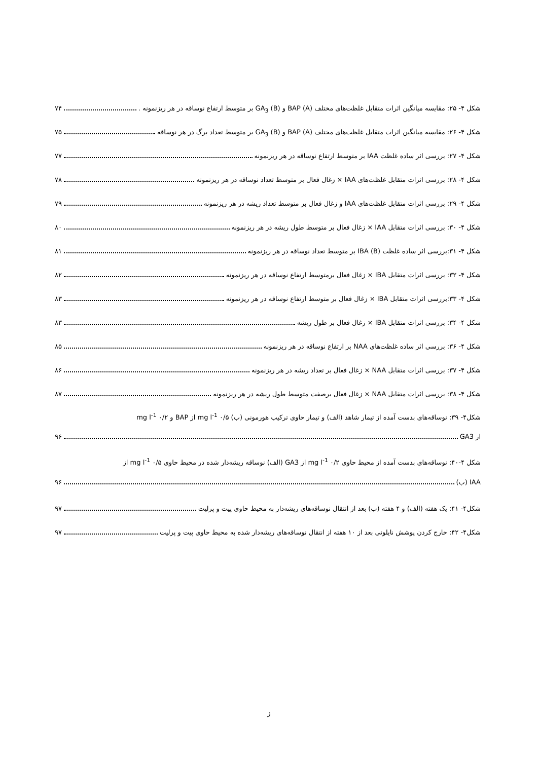شکل ۴- ۲۵: مقایسه میانگین اثرات متقابل غلظت‌های مختلف BAP (A) و GA<sub>3</sub> (B) بر متوسط ارتفاع نوساقه در هر ریزنمونه . ۷۴
شکل ۴- ۲۶: مقایسه میانگین اثرات متقابل غلظت‌های مختلف BAP (A) و GA<sub>3</sub> (B) بر متوسط تعداد برگ در هر نوساقه ۷۵
شکل ۴- ۲۷: بررسی اثر ساده غلظت IAA بر متوسط ارتفاع نوساقه در هر ریزنمونه ۷۷
شکل ۴- ۲۸: بررسی اثرات متقابل غلظت‌های IAA × زغال فعال بر متوسط تعداد نوساقه در هر ریزنمونه ۷۸
شکل ۴- ۲۹: بررسی اثرات متقابل غلظت‌های IAA و زغال فعال بر متوسط تعداد ریشه در هر ریزنمونه ۷۹
شکل ۴- ۳۰: بررسی اثرات متقابل IAA × زغال فعال بر متوسط طول ریشه در هر ریزنمونه ۸۰
شکل ۴- ۳۱:بررسی اثر ساده غلظت IBA (B) بر متوسط تعداد نوساقه در هر ریزنمونه ۸۱
شکل ۴- ۳۲: بررسی اثرات متقابل IBA × زغال فعال برمتوسط ارتفاع نوساقه در هر ریزنمونه ۸۲
شکل ۴- ۳۳:بررسی اثرات متقابل IBA × زغال فعال بر متوسط ارتفاع نوساقه در هر ریزنمونه ۸۳
شکل ۴- ۳۴: بررسی اثرات متقابل IBA × زغال فعال بر طول ریشه ۸۳
شکل ۴- ۳۶: بررسی اثر ساده غلظت‌های NAA بر ارتفاع نوساقه در هر ریزنمونه ۸۵
شکل ۴- ۳۷: بررسی اثرات متقابل NAA × زغال فعال بر تعداد ریشه در هر ریزنمونه ۸۶
شکل ۴- ۳۸: بررسی اثرات متقابل NAA × زغال فعال برصفت متوسط طول ریشه در هر ریزنمونه ۸۷
شکل۴- ۳۹: نوساقه‌های بدست آمده از تیمار شاهد (الف) و تیمار حاوی ترکیب هورمونی (ب) mg l<sup>-1</sup> ۰/۵ از BAP و mg l<sup>-1</sup> ۰/۲
از GA3 ۹۶
شکل ۴-۴۰: نوساقه‌های بدست آمده از محیط حاوی mg l<sup>-1</sup> ۰/۲ از GA3 (الف) نوساقه ریشه‌دار شده در محیط حاوی mg l<sup>-1</sup> ۰/۵ از
IAA (ب) ۹۶
شکل۴- ۴۱: یک هفته (الف) و ۴ هفته (ب) بعد از انتقال نوساقه‌های ریشه‌دار به محیط حاوی پیت و پرلیت ۹۷
شکل۴- ۴۲: خارج کردن پوشش نایلونی بعد از ۱۰ هفته از انتقال نوساقه‌های ریشه‌دار شده به محیط حاوی پیت و پرلیت ۹۷
ز